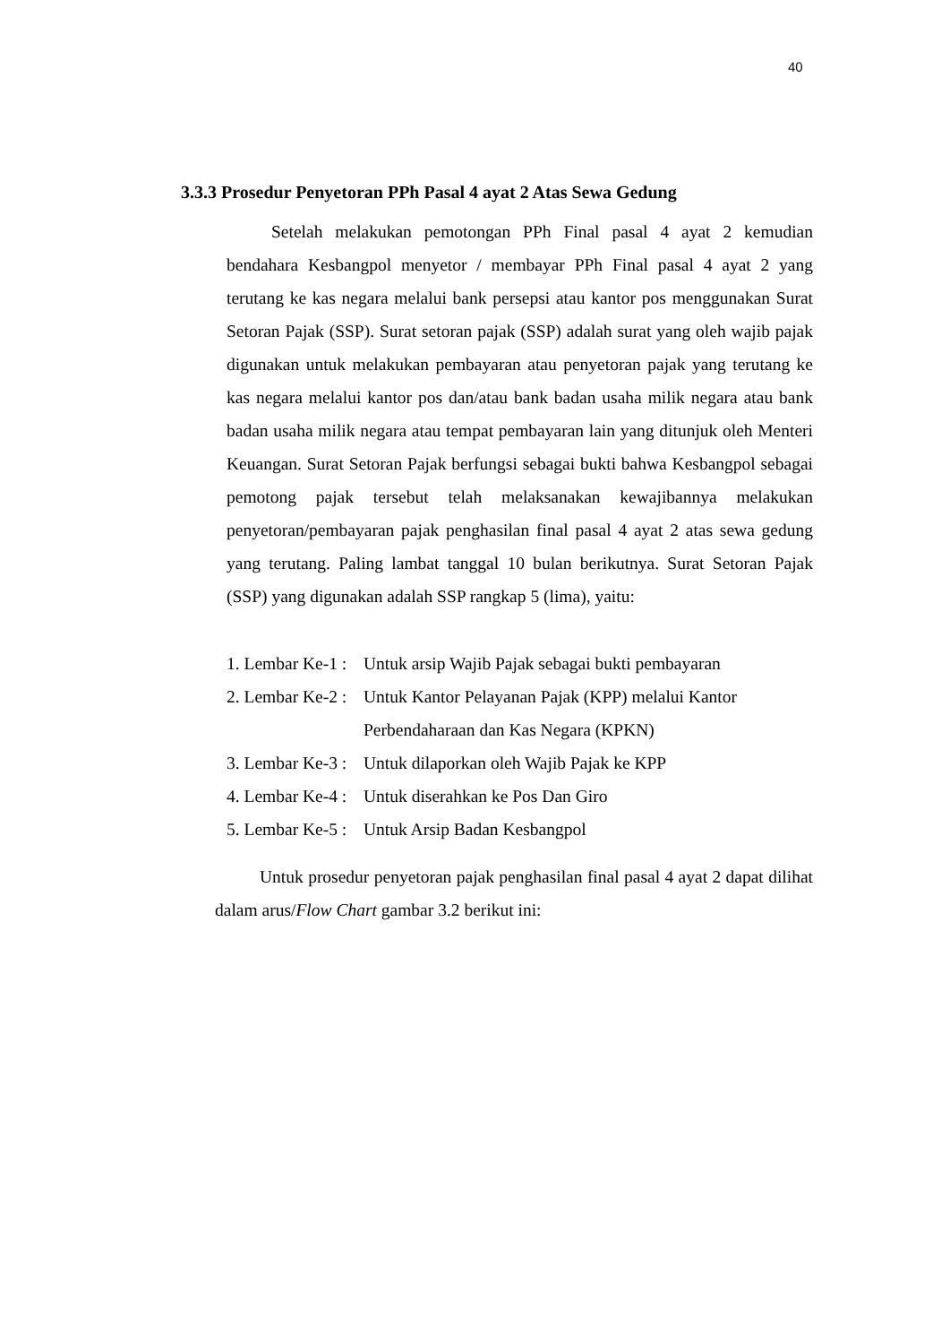40
3.3.3 Prosedur Penyetoran PPh Pasal 4 ayat 2 Atas Sewa Gedung
Setelah melakukan pemotongan PPh Final pasal 4 ayat 2 kemudian bendahara Kesbangpol menyetor / membayar PPh Final pasal 4 ayat 2 yang terutang ke kas negara melalui bank persepsi atau kantor pos menggunakan Surat Setoran Pajak (SSP). Surat setoran pajak (SSP) adalah surat yang oleh wajib pajak digunakan untuk melakukan pembayaran atau penyetoran pajak yang terutang ke kas negara melalui kantor pos dan/atau bank badan usaha milik negara atau bank badan usaha milik negara atau tempat pembayaran lain yang ditunjuk oleh Menteri Keuangan. Surat Setoran Pajak berfungsi sebagai bukti bahwa Kesbangpol sebagai pemotong pajak tersebut telah melaksanakan kewajibannya melakukan penyetoran/pembayaran pajak penghasilan final pasal 4 ayat 2 atas sewa gedung yang terutang. Paling lambat tanggal 10 bulan berikutnya. Surat Setoran Pajak (SSP) yang digunakan adalah SSP rangkap 5 (lima), yaitu:
1. Lembar Ke-1 : Untuk arsip Wajib Pajak sebagai bukti pembayaran
2. Lembar Ke-2 : Untuk Kantor Pelayanan Pajak (KPP) melalui Kantor
Perbendaharaan dan Kas Negara (KPKN)
3. Lembar Ke-3 : Untuk dilaporkan oleh Wajib Pajak ke KPP
4. Lembar Ke-4 : Untuk diserahkan ke Pos Dan Giro
5. Lembar Ke-5 : Untuk Arsip Badan Kesbangpol
Untuk prosedur penyetoran pajak penghasilan final pasal 4 ayat 2 dapat dilihat dalam arus/Flow Chart gambar 3.2 berikut ini: